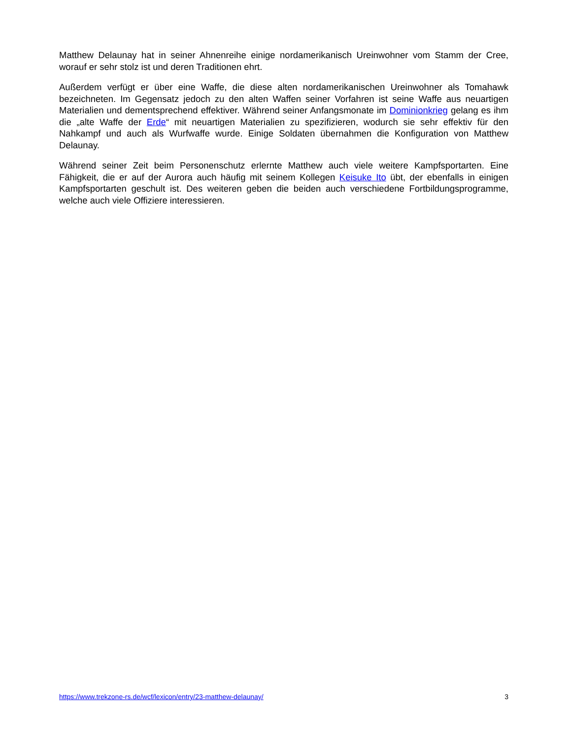Matthew Delaunay hat in seiner Ahnenreihe einige nordamerikanisch Ureinwohner vom Stamm der Cree, worauf er sehr stolz ist und deren Traditionen ehrt.
Außerdem verfügt er über eine Waffe, die diese alten nordamerikanischen Ureinwohner als Tomahawk bezeichneten. Im Gegensatz jedoch zu den alten Waffen seiner Vorfahren ist seine Waffe aus neuartigen Materialien und dementsprechend effektiver. Während seiner Anfangsmonate im Dominionkrieg gelang es ihm die „alte Waffe der Erde“ mit neuartigen Materialien zu spezifizieren, wodurch sie sehr effektiv für den Nahkampf und auch als Wurfwaffe wurde. Einige Soldaten übernahmen die Konfiguration von Matthew Delaunay.
Während seiner Zeit beim Personenschutz erlernte Matthew auch viele weitere Kampfsportarten. Eine Fähigkeit, die er auf der Aurora auch häufig mit seinem Kollegen Keisuke Ito übt, der ebenfalls in einigen Kampfsportarten geschult ist. Des weiteren geben die beiden auch verschiedene Fortbildungsprogramme, welche auch viele Offiziere interessieren.
https://www.trekzone-rs.de/wcf/lexicon/entry/23-matthew-delaunay/ 3